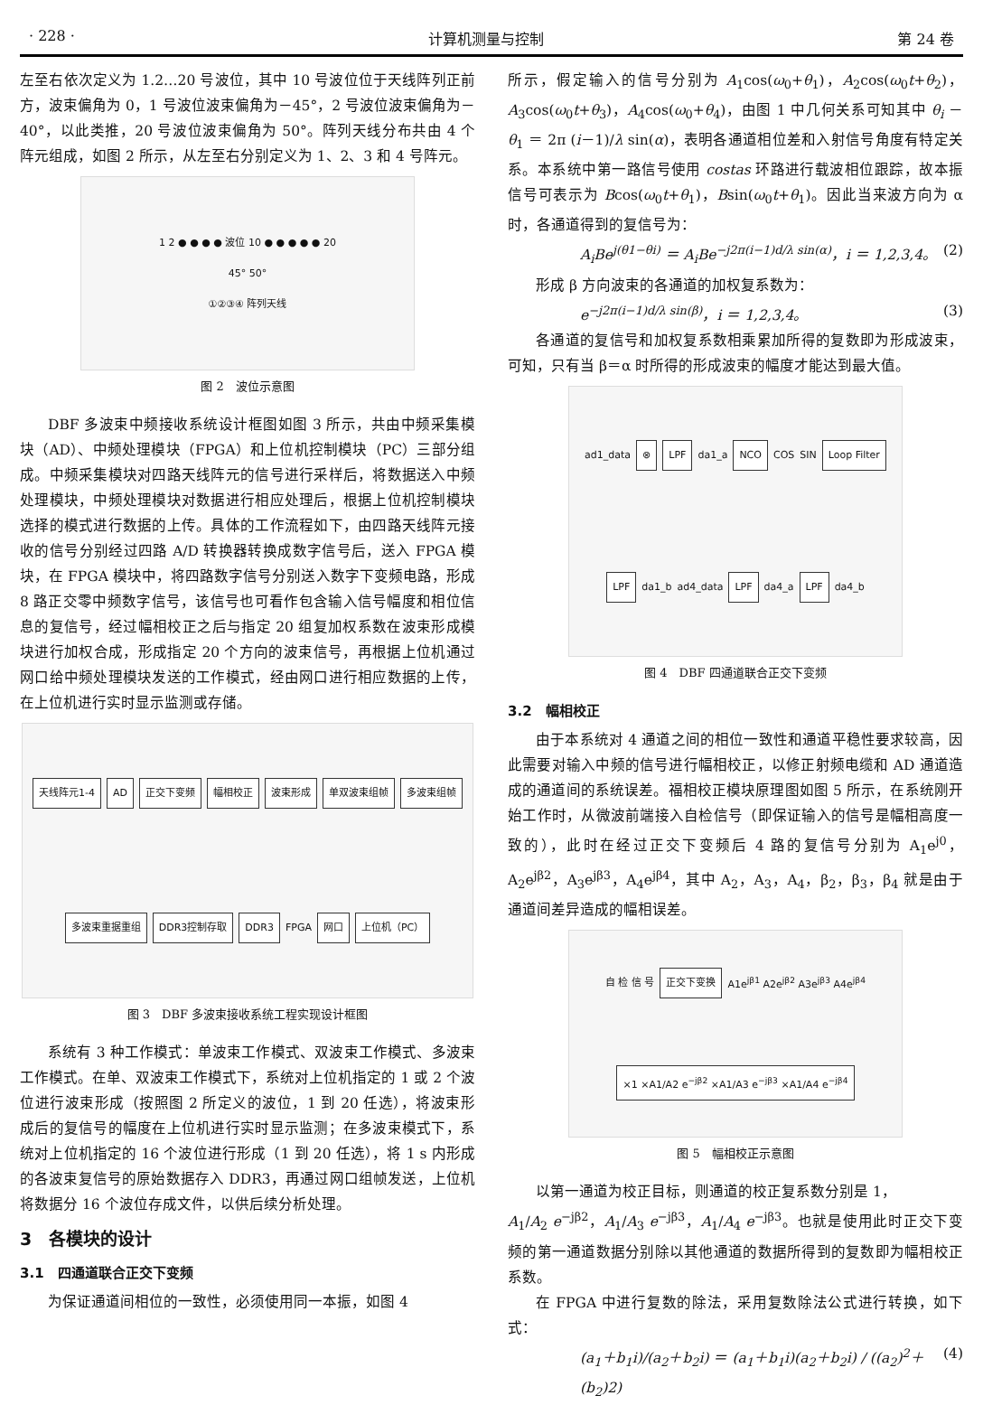· 228 · 计算机测量与控制 第 24 卷
左至右依次定义为 1.2…20 号波位，其中 10 号波位位于天线阵列正前方，波束偏角为 0，1 号波位波束偏角为－45°，2 号波位波束偏角为－40°，以此类推，20 号波位波束偏角为 50°。阵列天线分布共由 4 个阵元组成，如图 2 所示，从左至右分别定义为 1、2、3 和 4 号阵元。
1 2 ● ● ● ● 波位 10 ● ● ● ● ● 20
45° 50°
①②③④ 阵列天线
图 2　波位示意图
DBF 多波束中频接收系统设计框图如图 3 所示，共由中频采集模块（AD）、中频处理模块（FPGA）和上位机控制模块（PC）三部分组成。中频采集模块对四路天线阵元的信号进行采样后，将数据送入中频处理模块，中频处理模块对数据进行相应处理后，根据上位机控制模块选择的模式进行数据的上传。具体的工作流程如下，由四路天线阵元接收的信号分别经过四路 A/D 转换器转换成数字信号后，送入 FPGA 模块，在 FPGA 模块中，将四路数字信号分别送入数字下变频电路，形成 8 路正交零中频数字信号，该信号也可看作包含输入信号幅度和相位信息的复信号，经过幅相校正之后与指定 20 组复加权系数在波束形成模块进行加权合成，形成指定 20 个方向的波束信号，再根据上位机通过网口给中频处理模块发送的工作模式，经由网口进行相应数据的上传，在上位机进行实时显示监测或存储。
天线阵元1-4 AD 正交下变频 幅相校正 波束形成 单双波束组帧 多波束组帧 多波束重据重组 DDR3控制存取 DDR3 FPGA 网口 上位机（PC）
图 3　DBF 多波束接收系统工程实现设计框图
系统有 3 种工作模式：单波束工作模式、双波束工作模式、多波束工作模式。在单、双波束工作模式下，系统对上位机指定的 1 或 2 个波位进行波束形成（按照图 2 所定义的波位，1 到 20 任选），将波束形成后的复信号的幅度在上位机进行实时显示监测；在多波束模式下，系统对上位机指定的 16 个波位进行形成（1 到 20 任选），将 1 s 内形成的各波束复信号的原始数据存入 DDR3，再通过网口组帧发送，上位机将数据分 16 个波位存成文件，以供后续分析处理。
3　各模块的设计
3.1　四通道联合正交下变频
为保证通道间相位的一致性，必须使用同一本振，如图 4
所示，假定输入的信号分别为 A<sub>1</sub>cos(ω<sub>0</sub>+θ<sub>1</sub>)，A<sub>2</sub>cos(ω<sub>0</sub>t+θ<sub>2</sub>)，A<sub>3</sub>cos(ω<sub>0</sub>t+θ<sub>3</sub>)，A<sub>4</sub>cos(ω<sub>0</sub>+θ<sub>4</sub>)，由图 1 中几何关系可知其中 θ<sub>i</sub> －θ<sub>1</sub> ＝ 2π (i－1)/λ sin(α)，表明各通道相位差和入射信号角度有特定关系。本系统中第一路信号使用 costas 环路进行载波相位跟踪，故本振信号可表示为 Bcos(ω<sub>0</sub>t+θ<sub>1</sub>)，Bsin(ω<sub>0</sub>t+θ<sub>1</sub>)。因此当来波方向为 α 时，各通道得到的复信号为：
A<sub>i</sub>Be<sup>j(θ1−θi)</sup> ＝ A<sub>i</sub>Be<sup>−j2π(i−1)d/λ sin(α)</sup>，i ＝ 1,2,3,4。 (2)
形成 β 方向波束的各通道的加权复系数为：
e<sup>−j2π(i−1)d/λ sin(β)</sup>，i ＝ 1,2,3,4。 (3)
各通道的复信号和加权复系数相乘累加所得的复数即为形成波束，可知，只有当 β＝α 时所得的形成波束的幅度才能达到最大值。
ad1_data ⊗ LPF da1_a NCO COS SIN Loop Filter LPF da1_b ad4_data LPF da4_a LPF da4_b
图 4　DBF 四通道联合正交下变频
3.2　幅相校正
由于本系统对 4 通道之间的相位一致性和通道平稳性要求较高，因此需要对输入中频的信号进行幅相校正，以修正射频电缆和 AD 通道造成的通道间的系统误差。福相校正模块原理图如图 5 所示，在系统刚开始工作时，从微波前端接入自检信号（即保证输入的信号是幅相高度一致的），此时在经过正交下变频后 4 路的复信号分别为 A<sub>1</sub>e<sup>j0</sup>，A<sub>2</sub>e<sup>jβ2</sup>，A<sub>3</sub>e<sup>jβ3</sup>，A<sub>4</sub>e<sup>jβ4</sup>，其中 A<sub>2</sub>，A<sub>3</sub>，A<sub>4</sub>，β<sub>2</sub>，β<sub>3</sub>，β<sub>4</sub> 就是由于通道间差异造成的幅相误差。
自 检 信 号 正交下变换 A1e<sup>jβ1</sup> A2e<sup>jβ2</sup> A3e<sup>jβ3</sup> A4e<sup>jβ4</sup> ×1 ×A1/A2 e<sup>−jβ2</sup> ×A1/A3 e<sup>−jβ3</sup> ×A1/A4 e<sup>−jβ4</sup>
图 5　幅相校正示意图
以第一通道为校正目标，则通道的校正复系数分别是 1，
A<sub>1</sub>/A<sub>2</sub> e<sup>−jβ2</sup>，A<sub>1</sub>/A<sub>3</sub> e<sup>−jβ3</sup>，A<sub>1</sub>/A<sub>4</sub> e<sup>−jβ3</sup>。也就是使用此时正交下变频的第一通道数据分别除以其他通道的数据所得到的复数即为幅相校正系数。
在 FPGA 中进行复数的除法，采用复数除法公式进行转换，如下式：
(a<sub>1</sub>＋b<sub>1</sub>i)/(a<sub>2</sub>＋b<sub>2</sub>i) ＝ (a<sub>1</sub>＋b<sub>1</sub>i)(a<sub>2</sub>＋b<sub>2</sub>i) / ((a<sub>2</sub>)<sup>2</sup>＋(b<sub>2</sub>)2) (4)